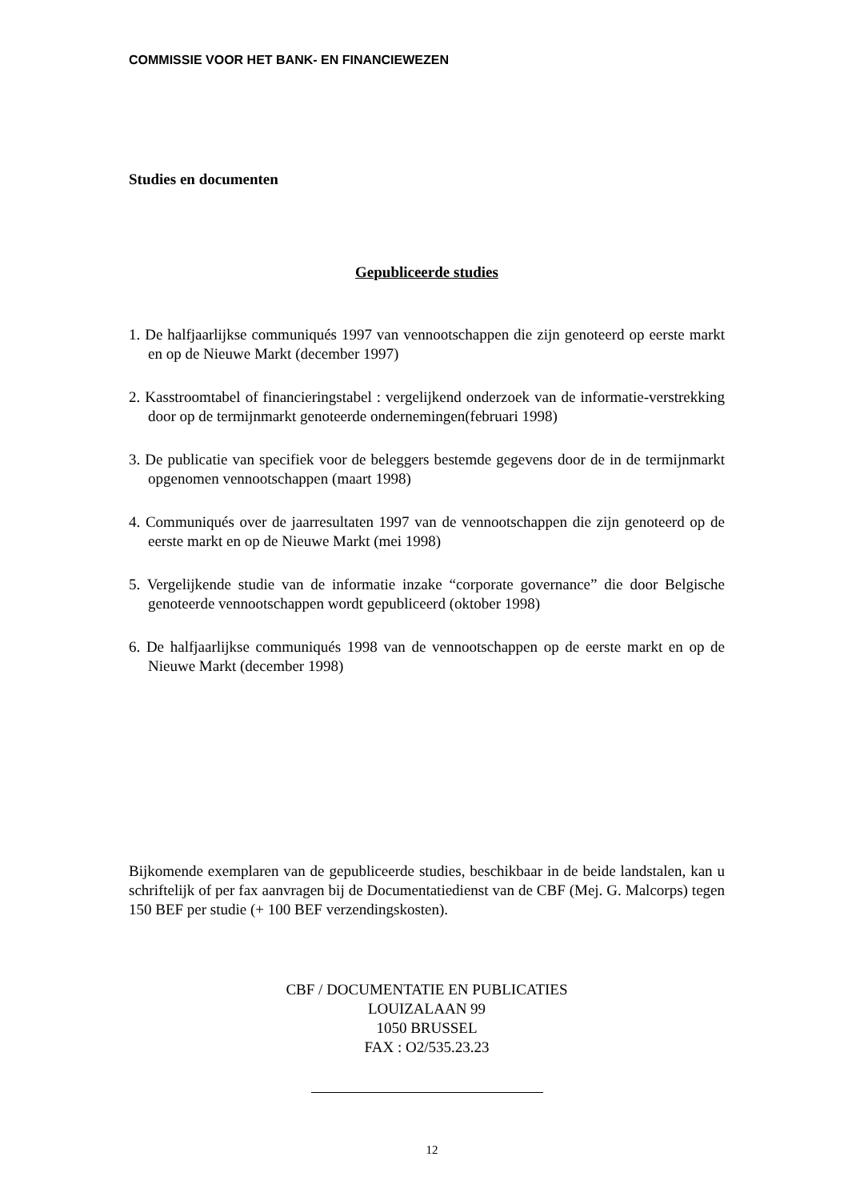COMMISSIE VOOR HET BANK- EN FINANCIEWEZEN
Studies en documenten
Gepubliceerde studies
1. De halfjaarlijkse communiqués 1997 van vennootschappen die zijn genoteerd op eerste markt en op de Nieuwe Markt (december 1997)
2. Kasstroomtabel of financieringstabel : vergelijkend onderzoek van de informatie-verstrekking door op de termijnmarkt genoteerde ondernemingen(februari 1998)
3. De publicatie van specifiek voor de beleggers bestemde gegevens door de in de termijnmarkt opgenomen vennootschappen (maart 1998)
4. Communiqués over de jaarresultaten 1997 van de vennootschappen die zijn genoteerd op de eerste markt en op de Nieuwe Markt (mei 1998)
5. Vergelijkende studie van de informatie inzake “corporate governance” die door Belgische genoteerde vennootschappen wordt gepubliceerd (oktober 1998)
6. De halfjaarlijkse communiqués 1998 van de vennootschappen op de eerste markt en op de Nieuwe Markt (december 1998)
Bijkomende exemplaren van de gepubliceerde studies, beschikbaar in de beide landstalen, kan u schriftelijk of per fax aanvragen bij de Documentatiedienst van de CBF (Mej. G. Malcorps) tegen 150 BEF per studie (+ 100 BEF verzendingskosten).
CBF / DOCUMENTATIE EN PUBLICATIES
LOUIZALAAN 99
1050 BRUSSEL
FAX : O2/535.23.23
12